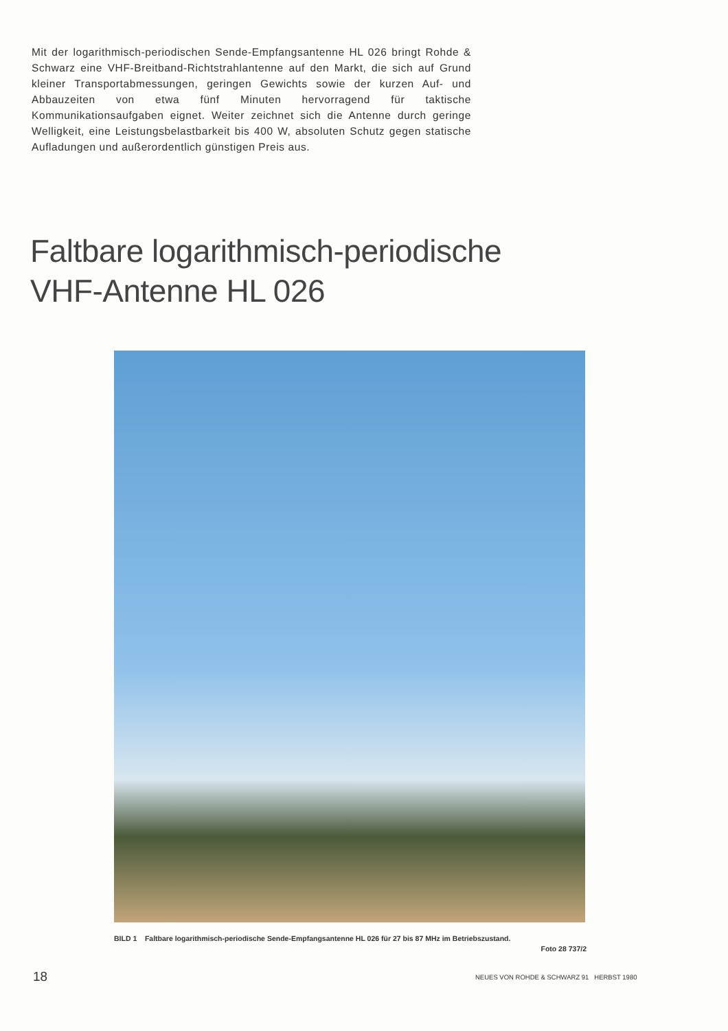Mit der logarithmisch-periodischen Sende-Empfangsantenne HL 026 bringt Rohde & Schwarz eine VHF-Breitband-Richtstrahlantenne auf den Markt, die sich auf Grund kleiner Transportabmessungen, geringen Gewichts sowie der kurzen Auf- und Abbauzeiten von etwa fünf Minuten hervorragend für taktische Kommunikationsaufgaben eignet. Weiter zeichnet sich die Antenne durch geringe Welligkeit, eine Leistungsbelastbarkeit bis 400 W, absoluten Schutz gegen statische Aufladungen und außerordentlich günstigen Preis aus.
Faltbare logarithmisch-periodische
VHF-Antenne HL 026
BILD 1 Faltbare logarithmisch-periodische Sende-Empfangsantenne HL 026 für 27 bis 87 MHz im Betriebszustand.
Foto 28 737/2
18
NEUES VON ROHDE & SCHWARZ 91 HERBST 1980